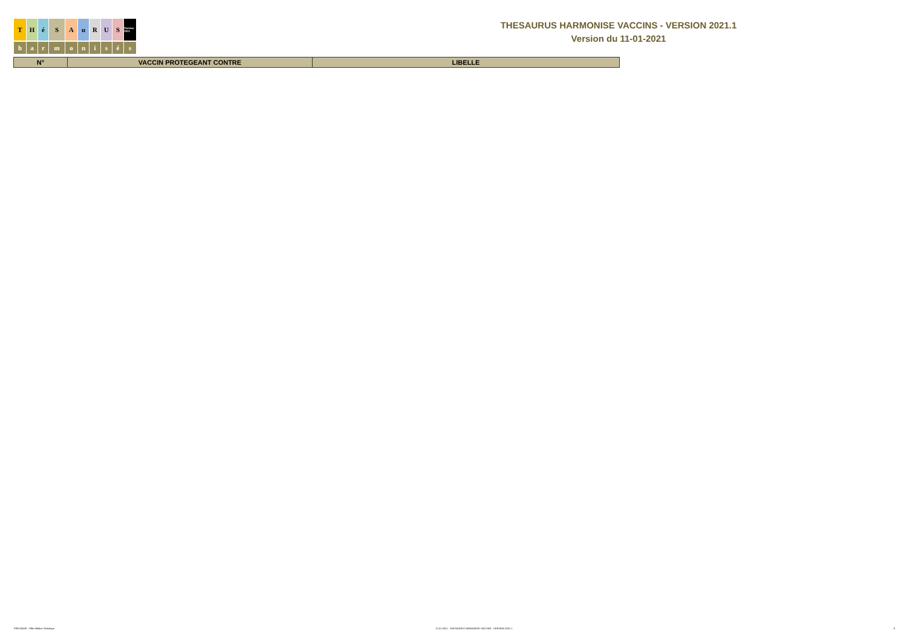T H é S A u R U S
Version 2021
h a r m o n i s é s
THESAURUS HARMONISE VACCINS - VERSION 2021.1
Version du 11-01-2021
| N° | VACCIN PROTEGEANT CONTRE | LIBELLE |
| --- | --- | --- |
PRESANSE - Pôle Médivo-Technique 11-01-2021 - THESAURUS HARMONISE VACCINS - VERSION 2021.1 9